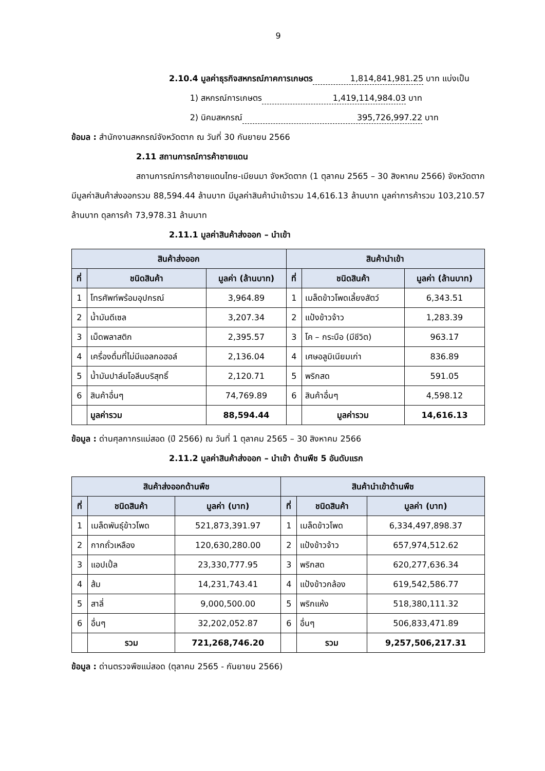9
2.10.4 มูลค่าธุรกิจสหกรณ์ภาคการเกษตร 1,814,841,981.25 บาท แบ่งเป็น
1) สหกรณ์การเกษตร 1,419,114,984.03 บาท
2) นิคมสหกรณ์ 395,726,997.22 บาท
ข้อมล : สำนักงานสหกรณ์จังหวัดตาก ณ วันที่ 30 กันยายน 2566
2.11 สถานการณ์การค้าชายแดน
สถานการณ์การค้าชายแดนไทย-เมียนมา จังหวัดตาก (1 ตุลาคม 2565 – 30 สิงหาคม 2566) จังหวัดตากมีมูลค่าสินค้าส่งออกรวม 88,594.44 ล้านบาท มีมูลค่าสินค้านำเข้ารวม 14,616.13 ล้านบาท มูลค่าการค้ารวม 103,210.57 ล้านบาท ดุลการค้า 73,978.31 ล้านบาท
2.11.1 มูลค่าสินค้าส่งออก – นำเข้า
| สินค้าส่งออก | | | สินค้านำเข้า | | |
| --- | --- | --- | --- | --- | --- |
| ที่ | ชนิดสินค้า | มูลค่า (ล้านบาท) | ที่ | ชนิดสินค้า | มูลค่า (ล้านบาท) |
| 1 | โทรศัพท์พร้อมอุปกรณ์ | 3,964.89 | 1 | เมล็ดข้าวโพดเลี้ยงสัตว์ | 6,343.51 |
| 2 | น้ำมันดีเซล | 3,207.34 | 2 | แป้งข้าวจ้าว | 1,283.39 |
| 3 | เม็ดพลาสติก | 2,395.57 | 3 | โค – กระบือ (มีชีวิต) | 963.17 |
| 4 | เครื่องดื่มที่ไม่มีแอลกอฮอล์ | 2,136.04 | 4 | เศษอลูมิเนียมเก่า | 836.89 |
| 5 | น้ำมันปาล์มโอลีนบริสุทธิ์ | 2,120.71 | 5 | พริกสด | 591.05 |
| 6 | สินค้าอื่นๆ | 74,769.89 | 6 | สินค้าอื่นๆ | 4,598.12 |
| | มูลค่ารวม | 88,594.44 | | มูลค่ารวม | 14,616.13 |
ข้อมูล : ด่านศุลกากรแม่สอด (ปี 2566) ณ วันที่ 1 ตุลาคม 2565 – 30 สิงหาคม 2566
2.11.2 มูลค่าสินค้าส่งออก – นำเข้า ด้านพืช 5 อันดับแรก
| สินค้าส่งออกด้านพืช | | | สินค้านำเข้าด้านพืช | | |
| --- | --- | --- | --- | --- | --- |
| ที่ | ชนิดสินค้า | มูลค่า (บาท) | ที่ | ชนิดสินค้า | มูลค่า (บาท) |
| 1 | เมล็ดพันธุ์ข้าวโพด | 521,873,391.97 | 1 | เมล็ดข้าวโพด | 6,334,497,898.37 |
| 2 | กากถั่วเหลือง | 120,630,280.00 | 2 | แป้งข้าวจ้าว | 657,974,512.62 |
| 3 | แอปเปิ้ล | 23,330,777.95 | 3 | พริกสด | 620,277,636.34 |
| 4 | ส้ม | 14,231,743.41 | 4 | แป้งข้าวกล้อง | 619,542,586.77 |
| 5 | สาลี่ | 9,000,500.00 | 5 | พริกแห้ง | 518,380,111.32 |
| 6 | อื่นๆ | 32,202,052.87 | 6 | อื่นๆ | 506,833,471.89 |
| | รวม | 721,268,746.20 | | รวม | 9,257,506,217.31 |
ข้อมูล : ด่านตรวจพืชแม่สอด (ตุลาคม 2565 - กันยายน 2566)